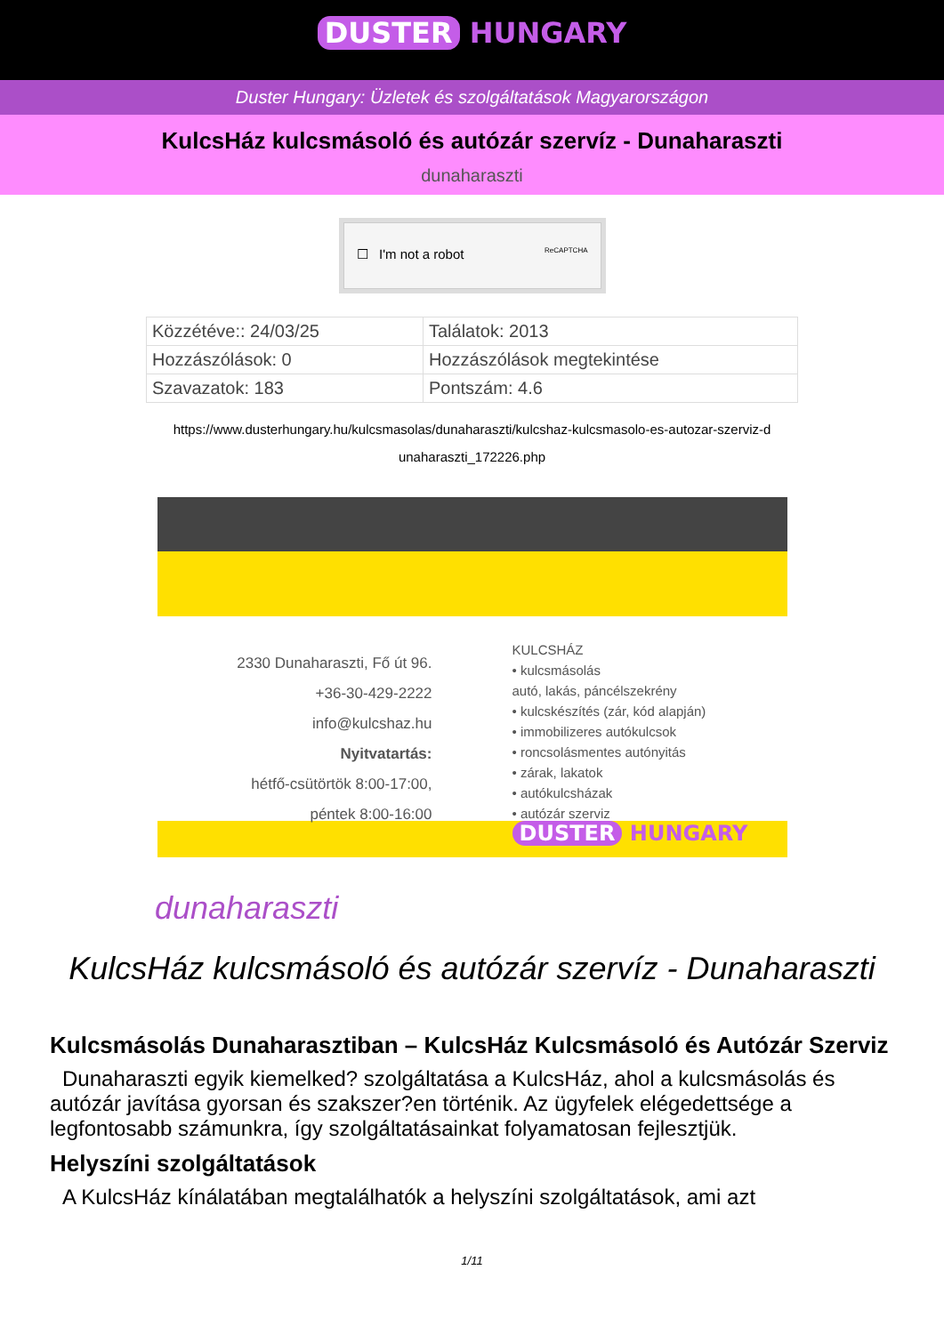DUSTER HUNGARY
Duster Hungary: Üzletek és szolgáltatások Magyarországon
KulcsHáz kulcsmásoló és autózár szervíz - Dunaharaszti
dunaharaszti
☐ I'm not a robot ReCAPTCHA
| Közzétéve:: 24/03/25 | Találatok: 2013 |
| Hozzászólások: 0 | Hozzászólások megtekintése |
| Szavazatok: 183 | Pontszám: 4.6 |
https://www.dusterhungary.hu/kulcsmasolas/dunaharaszti/kulcshaz-kulcsmasolo-es-autozar-szerviz-d
unaharaszti_172226.php
2330 Dunaharaszti, Fő út 96.
+36-30-429-2222
info@kulcshaz.hu
Nyitvatartás:
hétfő-csütörtök 8:00-17:00,
péntek 8:00-16:00
KULCSHÁZ
• kulcsmásolás
autó, lakás, páncélszekrény
• kulcskészítés (zár, kód alapján)
• immobilizeres autókulcsok
• roncsolásmentes autónyitás
• zárak, lakatok
• autókulcsházak
• autózár szerviz
DUSTER HUNGARY
dunaharaszti
KulcsHáz kulcsmásoló és autózár szervíz - Dunaharaszti
Kulcsmásolás Dunaharasztiban – KulcsHáz Kulcsmásoló és Autózár Szerviz
Dunaharaszti egyik kiemelked? szolgáltatása a KulcsHáz, ahol a kulcsmásolás és autózár javítása gyorsan és szakszer?en történik. Az ügyfelek elégedettsége a legfontosabb számunkra, így szolgáltatásainkat folyamatosan fejlesztjük.
Helyszíni szolgáltatások
A KulcsHáz kínálatában megtalálhatók a helyszíni szolgáltatások, ami azt
1/11